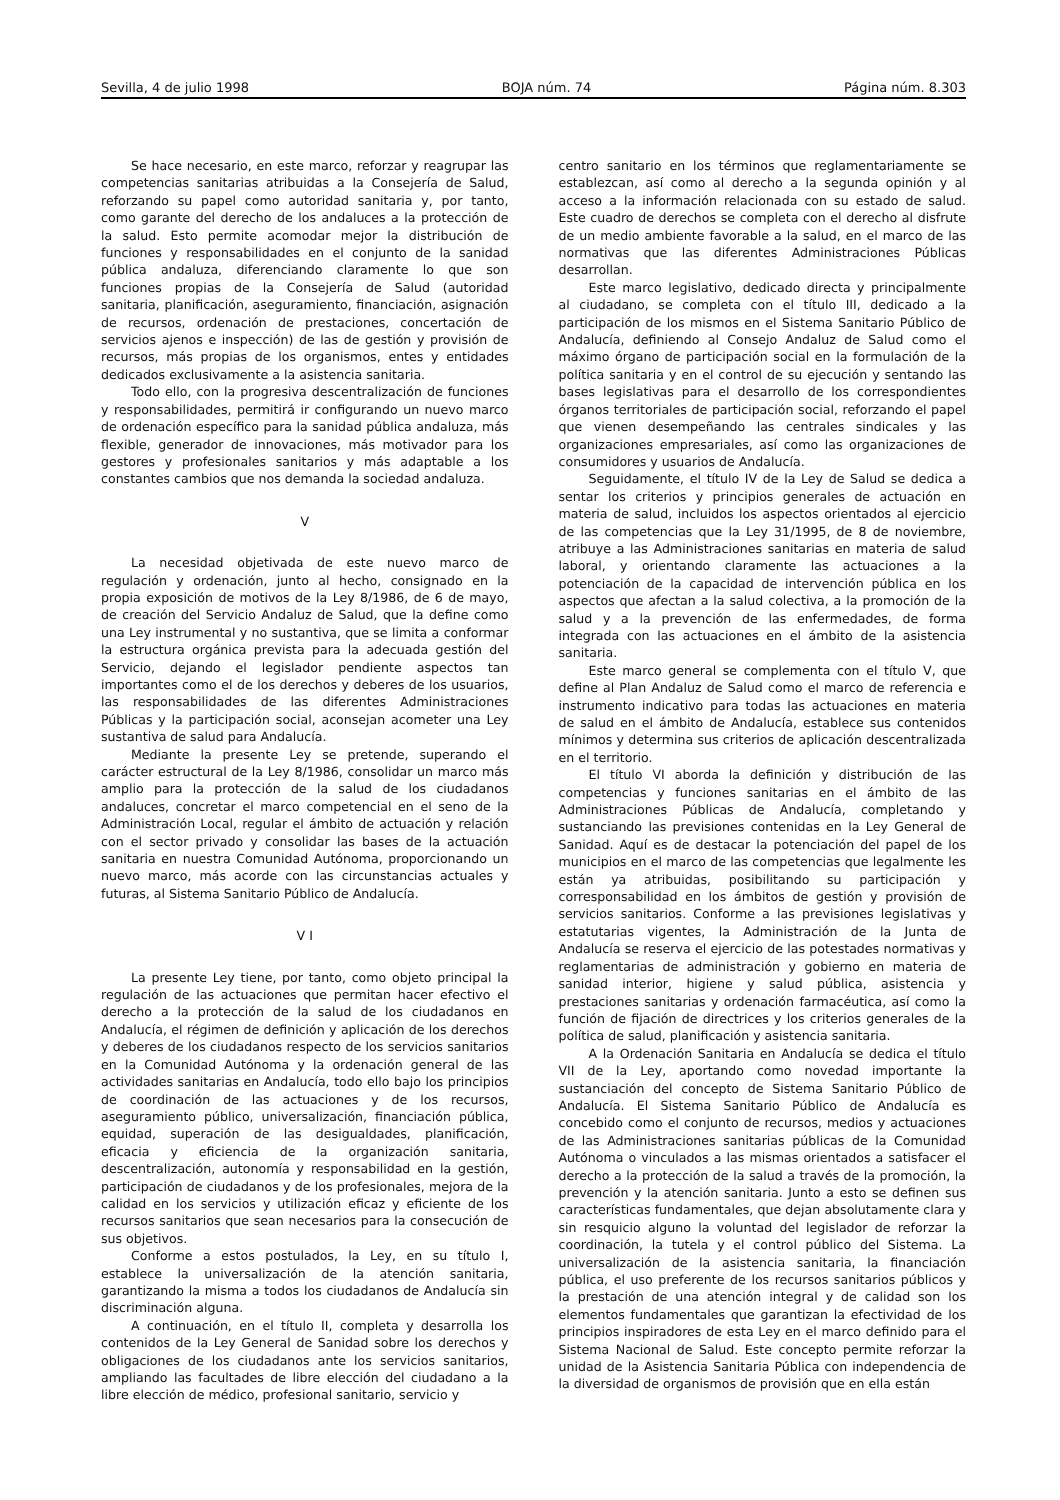Sevilla, 4 de julio 1998 BOJA núm. 74 Página núm. 8.303
Se hace necesario, en este marco, reforzar y reagrupar las competencias sanitarias atribuidas a la Consejería de Salud, reforzando su papel como autoridad sanitaria y, por tanto, como garante del derecho de los andaluces a la protección de la salud. Esto permite acomodar mejor la distribución de funciones y responsabilidades en el conjunto de la sanidad pública andaluza, diferenciando claramente lo que son funciones propias de la Consejería de Salud (autoridad sanitaria, planificación, aseguramiento, financiación, asignación de recursos, ordenación de prestaciones, concertación de servicios ajenos e inspección) de las de gestión y provisión de recursos, más propias de los organismos, entes y entidades dedicados exclusivamente a la asistencia sanitaria.
Todo ello, con la progresiva descentralización de funciones y responsabilidades, permitirá ir configurando un nuevo marco de ordenación específico para la sanidad pública andaluza, más flexible, generador de innovaciones, más motivador para los gestores y profesionales sanitarios y más adaptable a los constantes cambios que nos demanda la sociedad andaluza.
V
La necesidad objetivada de este nuevo marco de regulación y ordenación, junto al hecho, consignado en la propia exposición de motivos de la Ley 8/1986, de 6 de mayo, de creación del Servicio Andaluz de Salud, que la define como una Ley instrumental y no sustantiva, que se limita a conformar la estructura orgánica prevista para la adecuada gestión del Servicio, dejando el legislador pendiente aspectos tan importantes como el de los derechos y deberes de los usuarios, las responsabilidades de las diferentes Administraciones Públicas y la participación social, aconsejan acometer una Ley sustantiva de salud para Andalucía.
Mediante la presente Ley se pretende, superando el carácter estructural de la Ley 8/1986, consolidar un marco más amplio para la protección de la salud de los ciudadanos andaluces, concretar el marco competencial en el seno de la Administración Local, regular el ámbito de actuación y relación con el sector privado y consolidar las bases de la actuación sanitaria en nuestra Comunidad Autónoma, proporcionando un nuevo marco, más acorde con las circunstancias actuales y futuras, al Sistema Sanitario Público de Andalucía.
V I
La presente Ley tiene, por tanto, como objeto principal la regulación de las actuaciones que permitan hacer efectivo el derecho a la protección de la salud de los ciudadanos en Andalucía, el régimen de definición y aplicación de los derechos y deberes de los ciudadanos respecto de los servicios sanitarios en la Comunidad Autónoma y la ordenación general de las actividades sanitarias en Andalucía, todo ello bajo los principios de coordinación de las actuaciones y de los recursos, aseguramiento público, universalización, financiación pública, equidad, superación de las desigualdades, planificación, eficacia y eficiencia de la organización sanitaria, descentralización, autonomía y responsabilidad en la gestión, participación de ciudadanos y de los profesionales, mejora de la calidad en los servicios y utilización eficaz y eficiente de los recursos sanitarios que sean necesarios para la consecución de sus objetivos.
Conforme a estos postulados, la Ley, en su título I, establece la universalización de la atención sanitaria, garantizando la misma a todos los ciudadanos de Andalucía sin discriminación alguna.
A continuación, en el título II, completa y desarrolla los contenidos de la Ley General de Sanidad sobre los derechos y obligaciones de los ciudadanos ante los servicios sanitarios, ampliando las facultades de libre elección del ciudadano a la libre elección de médico, profesional sanitario, servicio y
centro sanitario en los términos que reglamentariamente se establezcan, así como al derecho a la segunda opinión y al acceso a la información relacionada con su estado de salud. Este cuadro de derechos se completa con el derecho al disfrute de un medio ambiente favorable a la salud, en el marco de las normativas que las diferentes Administraciones Públicas desarrollan.
Este marco legislativo, dedicado directa y principalmente al ciudadano, se completa con el título III, dedicado a la participación de los mismos en el Sistema Sanitario Público de Andalucía, definiendo al Consejo Andaluz de Salud como el máximo órgano de participación social en la formulación de la política sanitaria y en el control de su ejecución y sentando las bases legislativas para el desarrollo de los correspondientes órganos territoriales de participación social, reforzando el papel que vienen desempeñando las centrales sindicales y las organizaciones empresariales, así como las organizaciones de consumidores y usuarios de Andalucía.
Seguidamente, el título IV de la Ley de Salud se dedica a sentar los criterios y principios generales de actuación en materia de salud, incluidos los aspectos orientados al ejercicio de las competencias que la Ley 31/1995, de 8 de noviembre, atribuye a las Administraciones sanitarias en materia de salud laboral, y orientando claramente las actuaciones a la potenciación de la capacidad de intervención pública en los aspectos que afectan a la salud colectiva, a la promoción de la salud y a la prevención de las enfermedades, de forma integrada con las actuaciones en el ámbito de la asistencia sanitaria.
Este marco general se complementa con el título V, que define al Plan Andaluz de Salud como el marco de referencia e instrumento indicativo para todas las actuaciones en materia de salud en el ámbito de Andalucía, establece sus contenidos mínimos y determina sus criterios de aplicación descentralizada en el territorio.
El título VI aborda la definición y distribución de las competencias y funciones sanitarias en el ámbito de las Administraciones Públicas de Andalucía, completando y sustanciando las previsiones contenidas en la Ley General de Sanidad. Aquí es de destacar la potenciación del papel de los municipios en el marco de las competencias que legalmente les están ya atribuidas, posibilitando su participación y corresponsabilidad en los ámbitos de gestión y provisión de servicios sanitarios. Conforme a las previsiones legislativas y estatutarias vigentes, la Administración de la Junta de Andalucía se reserva el ejercicio de las potestades normativas y reglamentarias de administración y gobierno en materia de sanidad interior, higiene y salud pública, asistencia y prestaciones sanitarias y ordenación farmacéutica, así como la función de fijación de directrices y los criterios generales de la política de salud, planificación y asistencia sanitaria.
A la Ordenación Sanitaria en Andalucía se dedica el título VII de la Ley, aportando como novedad importante la sustanciación del concepto de Sistema Sanitario Público de Andalucía. El Sistema Sanitario Público de Andalucía es concebido como el conjunto de recursos, medios y actuaciones de las Administraciones sanitarias públicas de la Comunidad Autónoma o vinculados a las mismas orientados a satisfacer el derecho a la protección de la salud a través de la promoción, la prevención y la atención sanitaria. Junto a esto se definen sus características fundamentales, que dejan absolutamente clara y sin resquicio alguno la voluntad del legislador de reforzar la coordinación, la tutela y el control público del Sistema. La universalización de la asistencia sanitaria, la financiación pública, el uso preferente de los recursos sanitarios públicos y la prestación de una atención integral y de calidad son los elementos fundamentales que garantizan la efectividad de los principios inspiradores de esta Ley en el marco definido para el Sistema Nacional de Salud. Este concepto permite reforzar la unidad de la Asistencia Sanitaria Pública con independencia de la diversidad de organismos de provisión que en ella están